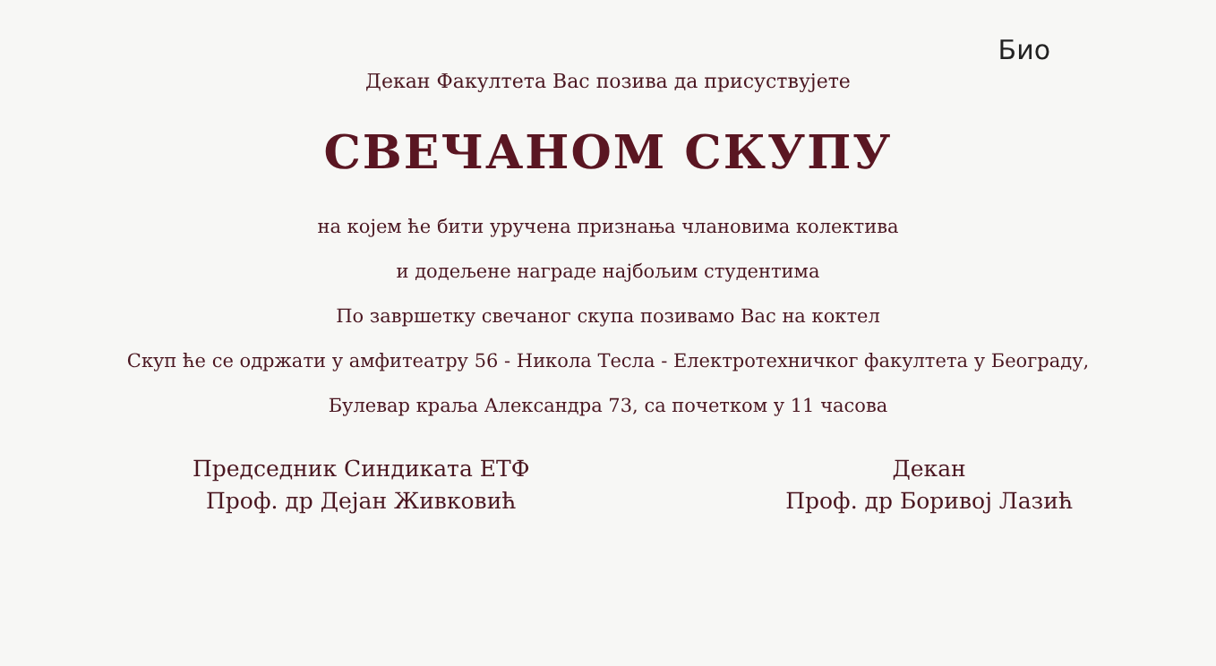Био
Декан Факултета Вас позива да присуствујете
СВЕЧАНОМ СКУПУ
на којем ће бити уручена признања члановима колектива
и додељене награде најбољим студентима
По завршетку свечаног скупа позивамо Вас на коктел
Скуп ће се одржати у амфитеатру 56 - Никола Тесла - Електротехничког факултета у Београду,
Булевар краља Александра 73, са почетком у 11 часова
Председник Синдиката ЕТФ
Проф. др Дејан Живковић
Декан
Проф. др Боривој Лазић